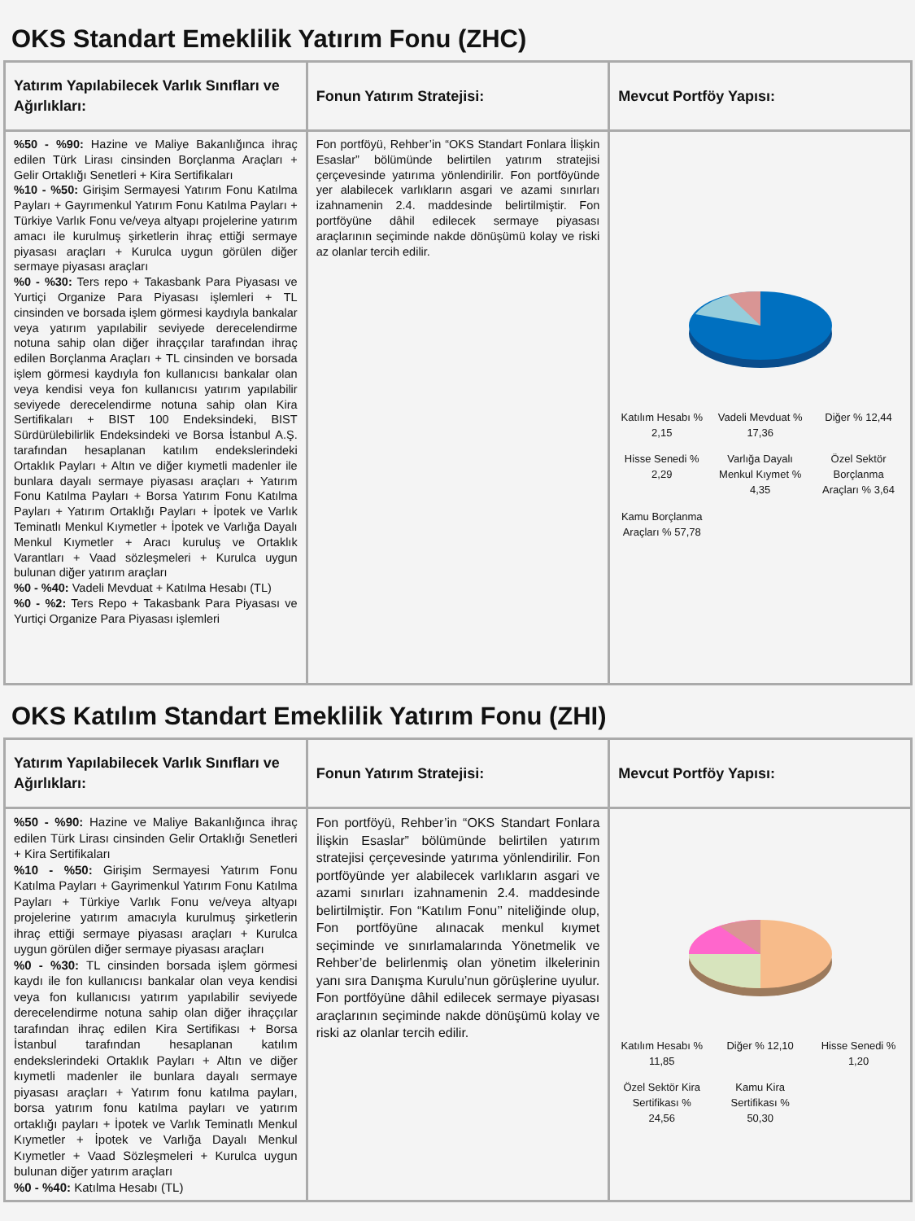OKS Standart Emeklilik Yatırım Fonu (ZHC)
| Yatırım Yapılabilecek Varlık Sınıfları ve Ağırlıkları: | Fonun Yatırım Stratejisi: | Mevcut Portföy Yapısı: |
| --- | --- | --- |
| %50 - %90: Hazine ve Maliye Bakanlığınca ihraç edilen Türk Lirası cinsinden Borçlanma Araçları + Gelir Ortaklığı Senetleri + Kira Sertifikaları %10 - %50: Girişim Sermayesi Yatırım Fonu Katılma Payları + Gayrımenkul Yatırım Fonu Katılma Payları + Türkiye Varlık Fonu ve/veya altyapı projelerine yatırım amacı ile kurulmuş şirketlerin ihraç ettiği sermaye piyasası araçları + Kurulca uygun görülen diğer sermaye piyasası araçları %0 - %30: Ters repo + Takasbank Para Piyasası ve Yurtiçi Organize Para Piyasası işlemleri + TL cinsinden ve borsada işlem görmesi kaydıyla bankalar veya yatırım yapılabilir seviyede derecelendirme notuna sahip olan diğer ihraççılar tarafından ihraç edilen Borçlanma Araçları + TL cinsinden ve borsada işlem görmesi kaydıyla fon kullanıcısı bankalar olan veya kendisi veya fon kullanıcısı yatırım yapılabilir seviyede derecelendirme notuna sahip olan Kira Sertifikaları + BIST 100 Endeksindeki, BIST Sürdürülebilirlik Endeksindeki ve Borsa İstanbul A.Ş. tarafından hesaplanan katılım endekslerindeki Ortaklık Payları + Altın ve diğer kıymetli madenler ile bunlara dayalı sermaye piyasası araçları + Yatırım Fonu Katılma Payları + Borsa Yatırım Fonu Katılma Payları + Yatırım Ortaklığı Payları + İpotek ve Varlık Teminatlı Menkul Kıymetler + İpotek ve Varlığa Dayalı Menkul Kıymetler + Aracı kuruluş ve Ortaklık Varantları + Vaad sözleşmeleri + Kurulca uygun bulunan diğer yatırım araçları %0 - %40: Vadeli Mevduat + Katılma Hesabı (TL) %0 - %2: Ters Repo + Takasbank Para Piyasası ve Yurtiçi Organize Para Piyasası işlemleri | Fon portföyü, Rehber’in “OKS Standart Fonlara İlişkin Esaslar” bölümünde belirtilen yatırım stratejisi çerçevesinde yatırıma yönlendirilir. Fon portföyünde yer alabilecek varlıkların asgari ve azami sınırları izahnamenin 2.4. maddesinde belirtilmiştir. Fon portföyüne dâhil edilecek sermaye piyasası araçlarının seçiminde nakde dönüşümü kolay ve riski az olanlar tercih edilir. | Katılım Hesabı % 2,15 Vadeli Mevduat % 17,36 Diğer % 12,44 Hisse Senedi % 2,29 Varlığa Dayalı Menkul Kıymet % 4,35 Özel Sektör Borçlanma Araçları % 3,64 Kamu Borçlanma Araçları % 57,78 |
OKS Katılım Standart Emeklilik Yatırım Fonu (ZHI)
| Yatırım Yapılabilecek Varlık Sınıfları ve Ağırlıkları: | Fonun Yatırım Stratejisi: | Mevcut Portföy Yapısı: |
| --- | --- | --- |
| %50 - %90: Hazine ve Maliye Bakanlığınca ihraç edilen Türk Lirası cinsinden Gelir Ortaklığı Senetleri + Kira Sertifikaları %10 - %50: Girişim Sermayesi Yatırım Fonu Katılma Payları + Gayrimenkul Yatırım Fonu Katılma Payları + Türkiye Varlık Fonu ve/veya altyapı projelerine yatırım amacıyla kurulmuş şirketlerin ihraç ettiği sermaye piyasası araçları + Kurulca uygun görülen diğer sermaye piyasası araçları %0 - %30: TL cinsinden borsada işlem görmesi kaydı ile fon kullanıcısı bankalar olan veya kendisi veya fon kullanıcısı yatırım yapılabilir seviyede derecelendirme notuna sahip olan diğer ihraççılar tarafından ihraç edilen Kira Sertifikası + Borsa İstanbul tarafından hesaplanan katılım endekslerindeki Ortaklık Payları + Altın ve diğer kıymetli madenler ile bunlara dayalı sermaye piyasası araçları + Yatırım fonu katılma payları, borsa yatırım fonu katılma payları ve yatırım ortaklığı payları + İpotek ve Varlık Teminatlı Menkul Kıymetler + İpotek ve Varlığa Dayalı Menkul Kıymetler + Vaad Sözleşmeleri + Kurulca uygun bulunan diğer yatırım araçları %0 - %40: Katılma Hesabı (TL) | Fon portföyü, Rehber’in “OKS Standart Fonlara İlişkin Esaslar” bölümünde belirtilen yatırım stratejisi çerçevesinde yatırıma yönlendirilir. Fon portföyünde yer alabilecek varlıkların asgari ve azami sınırları izahnamenin 2.4. maddesinde belirtilmiştir. Fon “Katılım Fonu’’ niteliğinde olup, Fon portföyüne alınacak menkul kıymet seçiminde ve sınırlamalarında Yönetmelik ve Rehber’de belirlenmiş olan yönetim ilkelerinin yanı sıra Danışma Kurulu’nun görüşlerine uyulur. Fon portföyüne dâhil edilecek sermaye piyasası araçlarının seçiminde nakde dönüşümü kolay ve riski az olanlar tercih edilir. | Katılım Hesabı % 11,85 Diğer % 12,10 Hisse Senedi % 1,20 Özel Sektör Kira Sertifikası % 24,56 Kamu Kira Sertifikası % 50,30 |